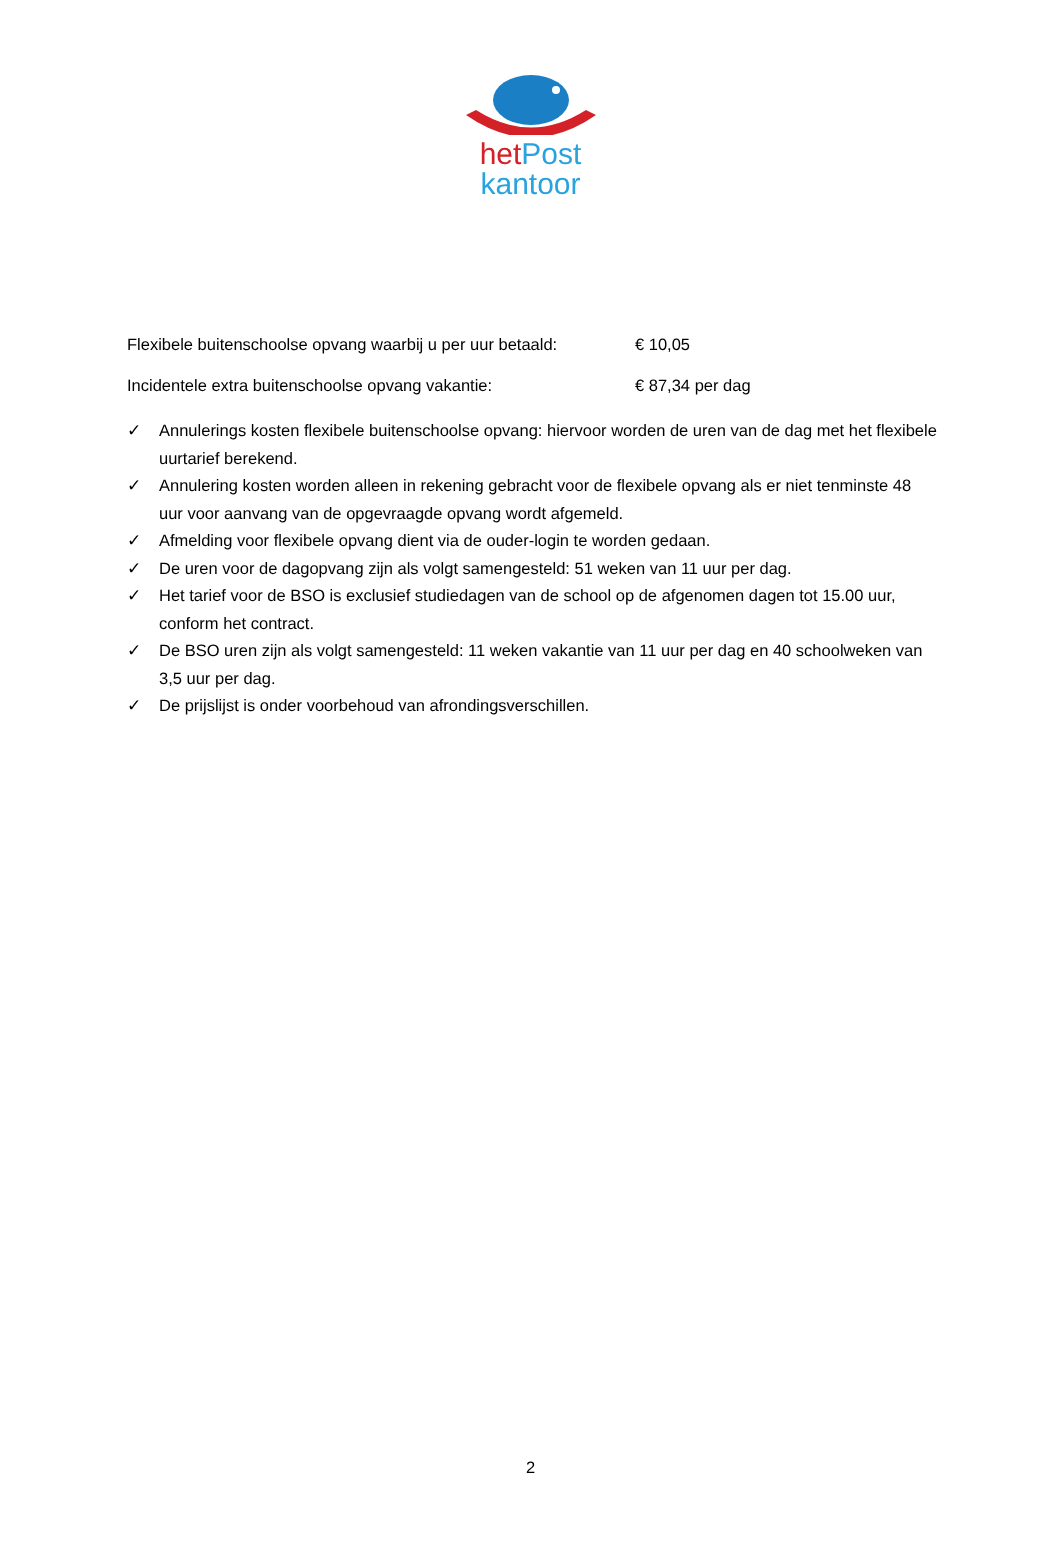het Post
kantoor
Flexibele buitenschoolse opvang waarbij u per uur betaald: € 10,05
Incidentele extra buitenschoolse opvang vakantie: € 87,34 per dag
✓ Annulerings kosten flexibele buitenschoolse opvang: hiervoor worden de uren van de dag met het flexibele uurtarief berekend.
✓ Annulering kosten worden alleen in rekening gebracht voor de flexibele opvang als er niet tenminste 48 uur voor aanvang van de opgevraagde opvang wordt afgemeld.
✓ Afmelding voor flexibele opvang dient via de ouder-login te worden gedaan.
✓ De uren voor de dagopvang zijn als volgt samengesteld: 51 weken van 11 uur per dag.
✓ Het tarief voor de BSO is exclusief studiedagen van de school op de afgenomen dagen tot 15.00 uur, conform het contract.
✓ De BSO uren zijn als volgt samengesteld: 11 weken vakantie van 11 uur per dag en 40 schoolweken van 3,5 uur per dag.
✓ De prijslijst is onder voorbehoud van afrondingsverschillen.
2